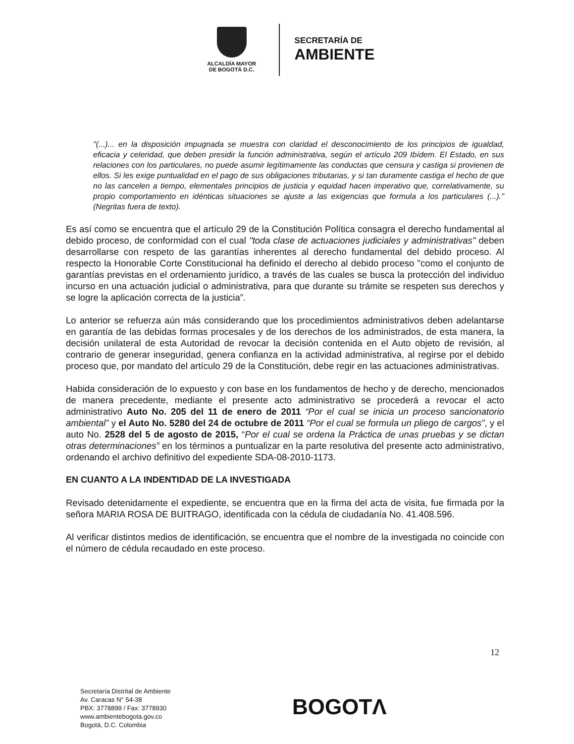ALCALDÍA MAYOR
DE BOGOTÁ D.C.
SECRETARÍA DE
AMBIENTE
"(...)... en la disposición impugnada se muestra con claridad el desconocimiento de los principios de igualdad, eficacia y celeridad, que deben presidir la función administrativa, según el artículo 209 Ibídem. El Estado, en sus relaciones con los particulares, no puede asumir legítimamente las conductas que censura y castiga si provienen de ellos. Si les exige puntualidad en el pago de sus obligaciones tributarias, y si tan duramente castiga el hecho de que no las cancelen a tiempo, elementales principios de justicia y equidad hacen imperativo que, correlativamente, su propio comportamiento en idénticas situaciones se ajuste a las exigencias que formula a los particulares (...)." (Negritas fuera de texto).
Es así como se encuentra que el artículo 29 de la Constitución Política consagra el derecho fundamental al debido proceso, de conformidad con el cual "toda clase de actuaciones judiciales y administrativas" deben desarrollarse con respeto de las garantías inherentes al derecho fundamental del debido proceso. Al respecto la Honorable Corte Constitucional ha definido el derecho al debido proceso "como el conjunto de garantías previstas en el ordenamiento jurídico, a través de las cuales se busca la protección del individuo incurso en una actuación judicial o administrativa, para que durante su trámite se respeten sus derechos y se logre la aplicación correcta de la justicia”.
Lo anterior se refuerza aún más considerando que los procedimientos administrativos deben adelantarse en garantía de las debidas formas procesales y de los derechos de los administrados, de esta manera, la decisión unilateral de esta Autoridad de revocar la decisión contenida en el Auto objeto de revisión, al contrario de generar inseguridad, genera confianza en la actividad administrativa, al regirse por el debido proceso que, por mandato del artículo 29 de la Constitución, debe regir en las actuaciones administrativas.
Habida consideración de lo expuesto y con base en los fundamentos de hecho y de derecho, mencionados de manera precedente, mediante el presente acto administrativo se procederá a revocar el acto administrativo Auto No. 205 del 11 de enero de 2011 “Por el cual se inicia un proceso sancionatorio ambiental” y el Auto No. 5280 del 24 de octubre de 2011 “Por el cual se formula un pliego de cargos”, y el auto No. 2528 del 5 de agosto de 2015, “Por el cual se ordena la Práctica de unas pruebas y se dictan otras determinaciones” en los términos a puntualizar en la parte resolutiva del presente acto administrativo, ordenando el archivo definitivo del expediente SDA-08-2010-1173.
EN CUANTO A LA INDENTIDAD DE LA INVESTIGADA
Revisado detenidamente el expediente, se encuentra que en la firma del acta de visita, fue firmada por la señora MARIA ROSA DE BUITRAGO, identificada con la cédula de ciudadanía No. 41.408.596.
Al verificar distintos medios de identificación, se encuentra que el nombre de la investigada no coincide con el número de cédula recaudado en este proceso.
12
Secretaría Distrital de Ambiente
Av. Caracas N° 54-38
PBX: 3778899 / Fax: 3778930
www.ambientebogota.gov.co
Bogotá, D.C. Colombia
BOGOTΛ